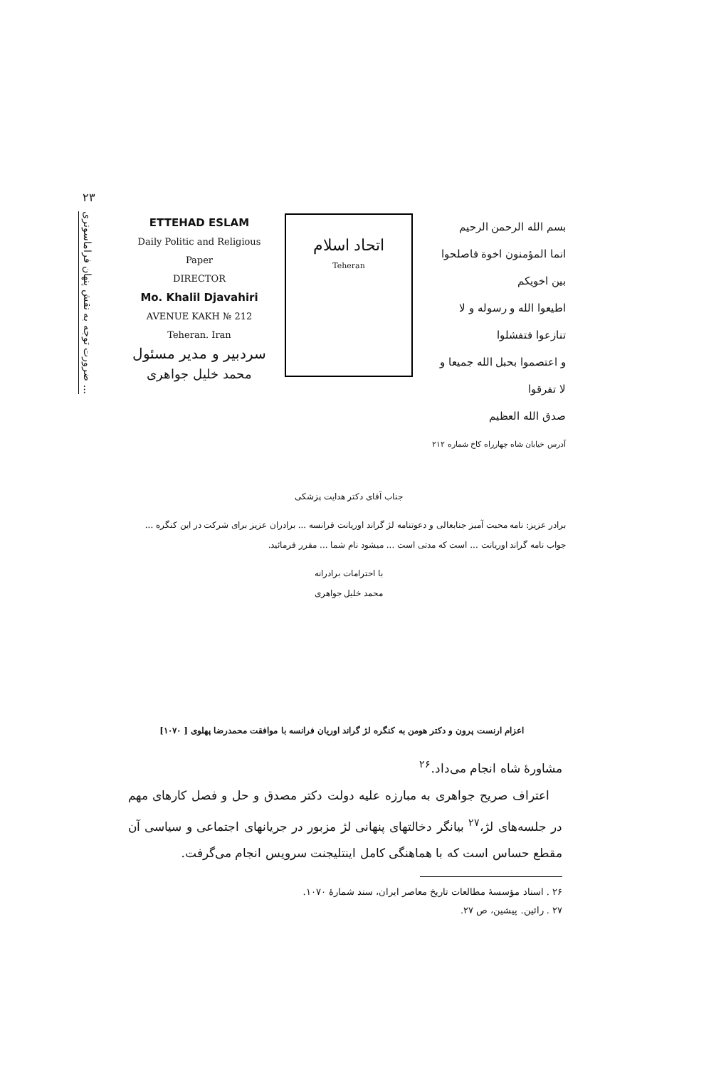۲۳
ضرورت توجه به نقش پنهان فراماسونری ...
ETTEHAD ESLAM
Daily Politic and Religious Paper
DIRECTOR
Mo. Khalil Djavahiri
AVENUE KAKH № 212
Teheran. Iran
سردبیر و مدیر مسئول
محمد خلیل جواهری
اتحاد اسلام
Teheran
بسم الله الرحمن الرحیم
انما المؤمنون اخوة فاصلحوا بین اخویکم
اطیعوا الله و رسوله و لا تنازعوا فتفشلوا
و اعتصموا بحبل الله جمیعا و لا تفرقوا
صدق الله العظیم
آدرس خیابان شاه چهارراه کاخ شماره ۲۱۲
جناب آقای دکتر هدایت پزشکی
برادر عزیز: نامه محبت آمیز جنابعالی و دعوتنامه لژ گراند اوریانت فرانسه ... برادران عزیز برای شرکت در این کنگره ... جواب نامه گراند اوریانت ... است که مدتی است ... میشود نام شما ... مقرر فرمائید.
با احترامات برادرانه
محمد خلیل جواهری
اعزام ارنست پرون و دکتر هومن به کنگره لژ گراند اوریان فرانسه با موافقت محمدرضا پهلوی [ ۱۰۷۰]
مشاورهٔ شاه انجام می‌داد.<sup>۲۶</sup>
اعتراف صریح جواهری به مبارزه علیه دولت دکتر مصدق و حل و فصل کارهای مهم در جلسه‌های لژ،<sup>۲۷</sup> بیانگر دخالتهای پنهانی لژ مزبور در جریانهای اجتماعی و سیاسی آن مقطع حساس است که با هماهنگی کامل اینتلیجنت سرویس انجام می‌گرفت.
۲۶ . اسناد مؤسسهٔ مطالعات تاریخ معاصر ایران، سند شمارهٔ ۱۰۷۰.
۲۷ . رائین. پیشین، ص ۲۷.